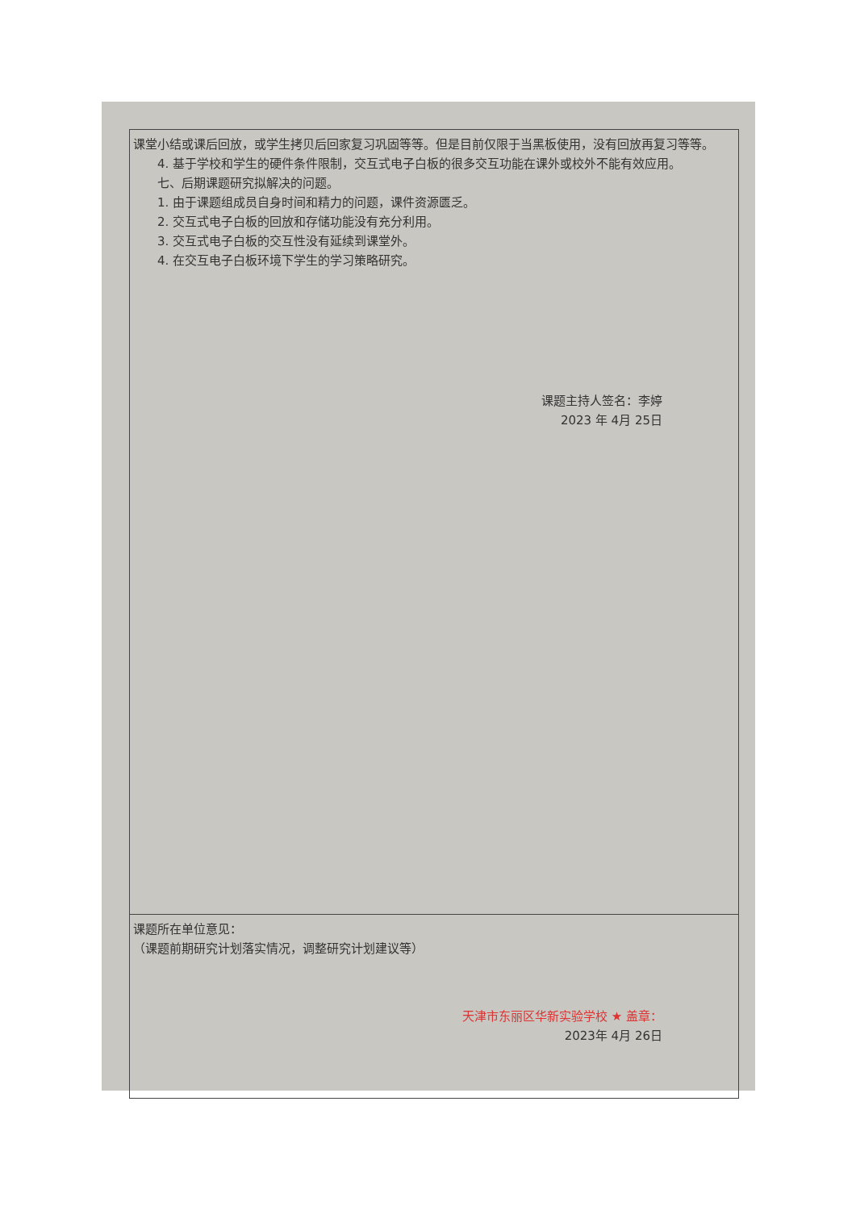| 课堂小结或课后回放，或学生拷贝后回家复习巩固等等。但是目前仅限于当黑板使用，没有回放再复习等等。 4. 基于学校和学生的硬件条件限制，交互式电子白板的很多交互功能在课外或校外不能有效应用。 七、后期课题研究拟解决的问题。 1. 由于课题组成员自身时间和精力的问题，课件资源匮乏。 2. 交互式电子白板的回放和存储功能没有充分利用。 3. 交互式电子白板的交互性没有延续到课堂外。 4. 在交互电子白板环境下学生的学习策略研究。 课题主持人签名：李婷 2023 年 4月 25日 |
| 课题所在单位意见： （课题前期研究计划落实情况，调整研究计划建议等） 天津市东丽区华新实验学校 ★ 盖章： 2023年 4月 26日 |